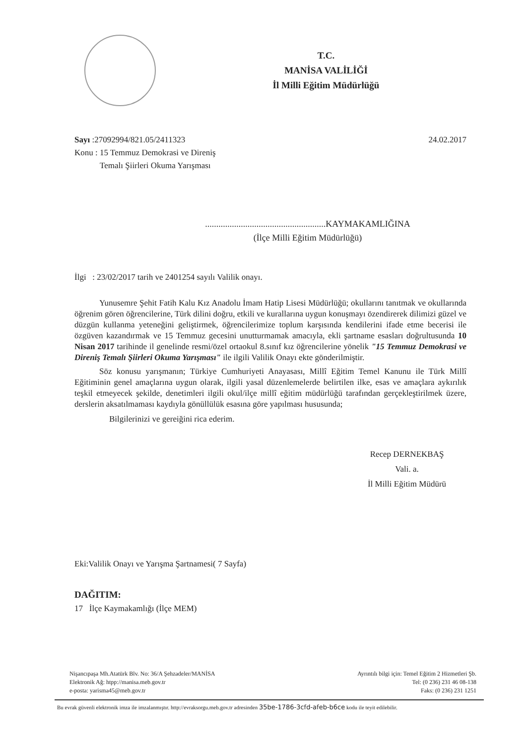T.C.
MANİSA VALİLİĞİ
İl Milli Eğitim Müdürlüğü
Sayı :27092994/821.05/2411323
Konu : 15 Temmuz Demokrasi ve Direniş
Temalı Şiirleri Okuma Yarışması
24.02.2017
......................................................KAYMAKAMLIĞINA
(İlçe Milli Eğitim Müdürlüğü)
İlgi : 23/02/2017 tarih ve 2401254 sayılı Valilik onayı.
Yunusemre Şehit Fatih Kalu Kız Anadolu İmam Hatip Lisesi Müdürlüğü; okullarını tanıtmak ve okullarında öğrenim gören öğrencilerine, Türk dilini doğru, etkili ve kurallarına uygun konuşmayı özendirerek dilimizi güzel ve düzgün kullanma yeteneğini geliştirmek, öğrencilerimize toplum karşısında kendilerini ifade etme becerisi ile özgüven kazandırmak ve 15 Temmuz gecesini unutturmamak amacıyla, ekli şartname esasları doğrultusunda 10 Nisan 2017 tarihinde il genelinde resmi/özel ortaokul 8.sınıf kız öğrencilerine yönelik "15 Temmuz Demokrasi ve Direniş Temalı Şiirleri Okuma Yarışması" ile ilgili Valilik Onayı ekte gönderilmiştir.
Söz konusu yarışmanın; Türkiye Cumhuriyeti Anayasası, Millî Eğitim Temel Kanunu ile Türk Millî Eğitiminin genel amaçlarına uygun olarak, ilgili yasal düzenlemelerde belirtilen ilke, esas ve amaçlara aykırılık teşkil etmeyecek şekilde, denetimleri ilgili okul/ilçe millî eğitim müdürlüğü tarafından gerçekleştirilmek üzere, derslerin aksatılmaması kaydıyla gönüllülük esasına göre yapılması hususunda;
Bilgilerinizi ve gereiğini rica ederim.
Recep DERNEKBAŞ
Vali. a.
İl Milli Eğitim Müdürü
Eki:Valilik Onayı ve Yarışma Şartnamesi( 7 Sayfa)
DAĞITIM:
17 İlçe Kaymakamlığı (İlçe MEM)
Nişancıpaşa Mh.Atatürk Blv. No: 36/A Şehzadeler/MANİSA
Elektronik Ağ: htpp://manisa.meb.gov.tr
e-posta: yarisma45@meb.gov.tr
Ayrıntılı bilgi için: Temel Eğitim 2 Hizmetleri Şb.
Tel: (0 236) 231 46 08-138
Faks: (0 236) 231 1251
Bu evrak güvenli elektronik imza ile imzalanmıştır. http://evraksorgu.meb.gov.tr adresinden 35be-1786-3cfd-afeb-b6ce kodu ile teyit edilebilir.